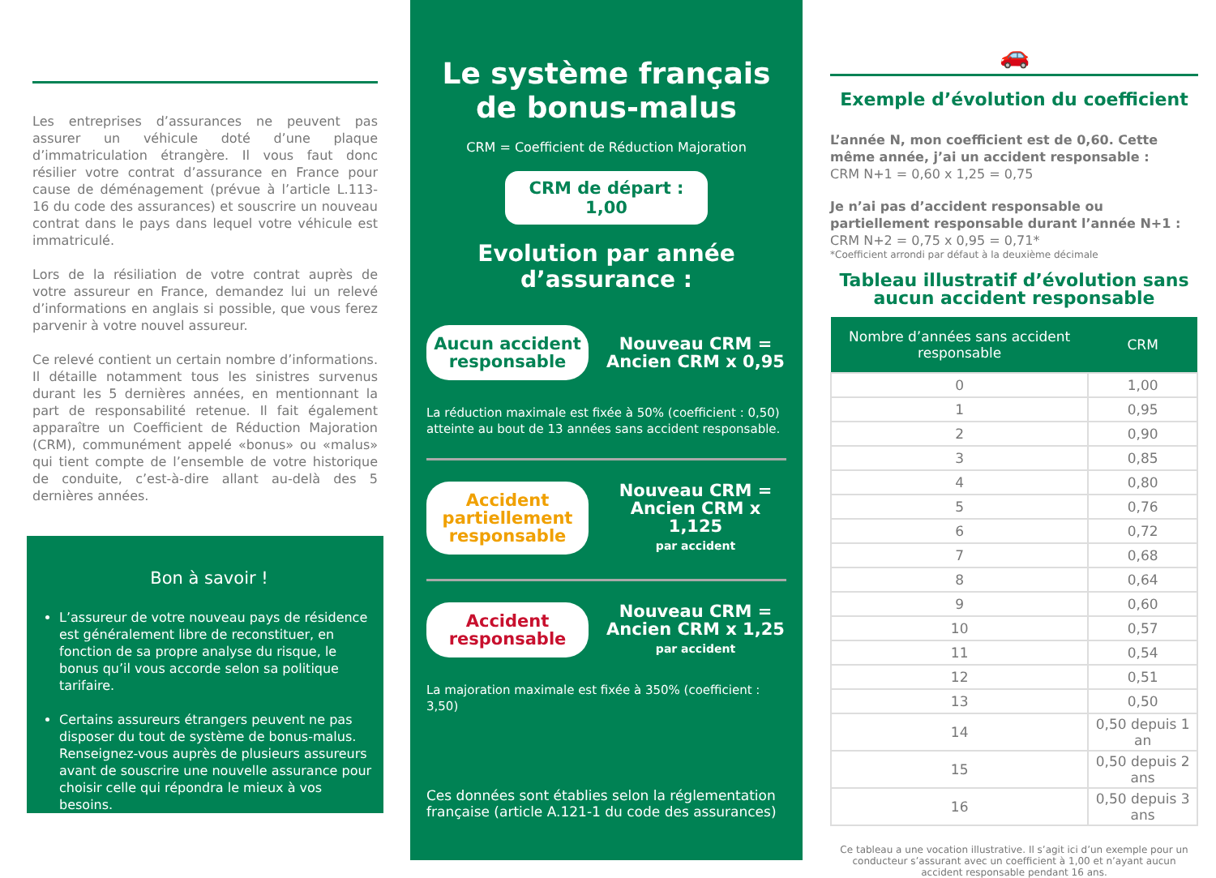Les entreprises d’assurances ne peuvent pas assurer un véhicule doté d’une plaque d’immatriculation étrangère. Il vous faut donc résilier votre contrat d’assurance en France pour cause de déménagement (prévue à l’article L.113-16 du code des assurances) et souscrire un nouveau contrat dans le pays dans lequel votre véhicule est immatriculé.
Lors de la résiliation de votre contrat auprès de votre assureur en France, demandez lui un relevé d’informations en anglais si possible, que vous ferez parvenir à votre nouvel assureur.
Ce relevé contient un certain nombre d’informations. Il détaille notamment tous les sinistres survenus durant les 5 dernières années, en mentionnant la part de responsabilité retenue. Il fait également apparaître un Coefficient de Réduction Majoration (CRM), communément appelé «bonus» ou «malus» qui tient compte de l’ensemble de votre historique de conduite, c’est-à-dire allant au-delà des 5 dernières années.
Bon à savoir !
L’assureur de votre nouveau pays de résidence est généralement libre de reconstituer, en fonction de sa propre analyse du risque, le bonus qu’il vous accorde selon sa politique tarifaire.
Certains assureurs étrangers peuvent ne pas disposer du tout de système de bonus-malus. Renseignez-vous auprès de plusieurs assureurs avant de souscrire une nouvelle assurance pour choisir celle qui répondra le mieux à vos besoins.
Le système français de bonus-malus
CRM = Coefficient de Réduction Majoration
CRM de départ : 1,00
Evolution par année d’assurance :
Aucun accident responsable
Nouveau CRM =
Ancien CRM x 0,95
La réduction maximale est fixée à 50% (coefficient : 0,50) atteinte au bout de 13 années sans accident responsable.
Accident partiellement responsable
Nouveau CRM =
Ancien CRM x 1,125
par accident
Accident responsable
Nouveau CRM =
Ancien CRM x 1,25
par accident
La majoration maximale est fixée à 350% (coefficient : 3,50)
Ces données sont établies selon la réglementation française (article A.121-1 du code des assurances)
🚗
Exemple d’évolution du coefficient
L’année N, mon coefficient est de 0,60. Cette même année, j’ai un accident responsable :
CRM N+1 = 0,60 x 1,25 = 0,75
Je n’ai pas d’accident responsable ou partiellement responsable durant l’année N+1 :
CRM N+2 = 0,75 x 0,95 = 0,71*
*Coefficient arrondi par défaut à la deuxième décimale
Tableau illustratif d’évolution sans aucun accident responsable
| Nombre d’années sans accident responsable | CRM |
| --- | --- |
| 0 | 1,00 |
| 1 | 0,95 |
| 2 | 0,90 |
| 3 | 0,85 |
| 4 | 0,80 |
| 5 | 0,76 |
| 6 | 0,72 |
| 7 | 0,68 |
| 8 | 0,64 |
| 9 | 0,60 |
| 10 | 0,57 |
| 11 | 0,54 |
| 12 | 0,51 |
| 13 | 0,50 |
| 14 | 0,50 depuis 1 an |
| 15 | 0,50 depuis 2 ans |
| 16 | 0,50 depuis 3 ans |
Ce tableau a une vocation illustrative. Il s’agit ici d’un exemple pour un conducteur s’assurant avec un coefficient à 1,00 et n’ayant aucun accident responsable pendant 16 ans.